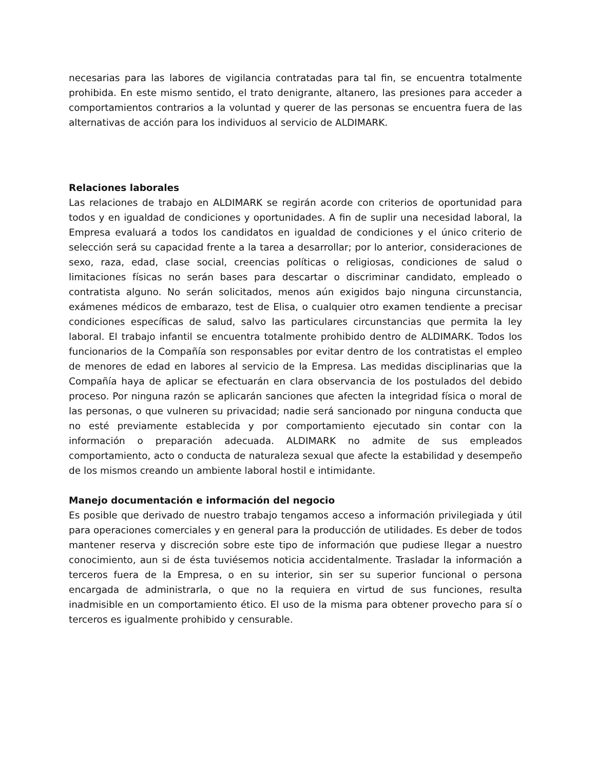necesarias para las labores de vigilancia contratadas para tal fin, se encuentra totalmente prohibida. En este mismo sentido, el trato denigrante, altanero, las presiones para acceder a comportamientos contrarios a la voluntad y querer de las personas se encuentra fuera de las alternativas de acción para los individuos al servicio de ALDIMARK.
Relaciones laborales
Las relaciones de trabajo en ALDIMARK se regirán acorde con criterios de oportunidad para todos y en igualdad de condiciones y oportunidades. A fin de suplir una necesidad laboral, la Empresa evaluará a todos los candidatos en igualdad de condiciones y el único criterio de selección será su capacidad frente a la tarea a desarrollar; por lo anterior, consideraciones de sexo, raza, edad, clase social, creencias políticas o religiosas, condiciones de salud o limitaciones físicas no serán bases para descartar o discriminar candidato, empleado o contratista alguno. No serán solicitados, menos aún exigidos bajo ninguna circunstancia, exámenes médicos de embarazo, test de Elisa, o cualquier otro examen tendiente a precisar condiciones específicas de salud, salvo las particulares circunstancias que permita la ley laboral. El trabajo infantil se encuentra totalmente prohibido dentro de ALDIMARK. Todos los funcionarios de la Compañía son responsables por evitar dentro de los contratistas el empleo de menores de edad en labores al servicio de la Empresa. Las medidas disciplinarias que la Compañía haya de aplicar se efectuarán en clara observancia de los postulados del debido proceso. Por ninguna razón se aplicarán sanciones que afecten la integridad física o moral de las personas, o que vulneren su privacidad; nadie será sancionado por ninguna conducta que no esté previamente establecida y por comportamiento ejecutado sin contar con la información o preparación adecuada. ALDIMARK no admite de sus empleados comportamiento, acto o conducta de naturaleza sexual que afecte la estabilidad y desempeño de los mismos creando un ambiente laboral hostil e intimidante.
Manejo documentación e información del negocio
Es posible que derivado de nuestro trabajo tengamos acceso a información privilegiada y útil para operaciones comerciales y en general para la producción de utilidades. Es deber de todos mantener reserva y discreción sobre este tipo de información que pudiese llegar a nuestro conocimiento, aun si de ésta tuviésemos noticia accidentalmente. Trasladar la información a terceros fuera de la Empresa, o en su interior, sin ser su superior funcional o persona encargada de administrarla, o que no la requiera en virtud de sus funciones, resulta inadmisible en un comportamiento ético. El uso de la misma para obtener provecho para sí o terceros es igualmente prohibido y censurable.